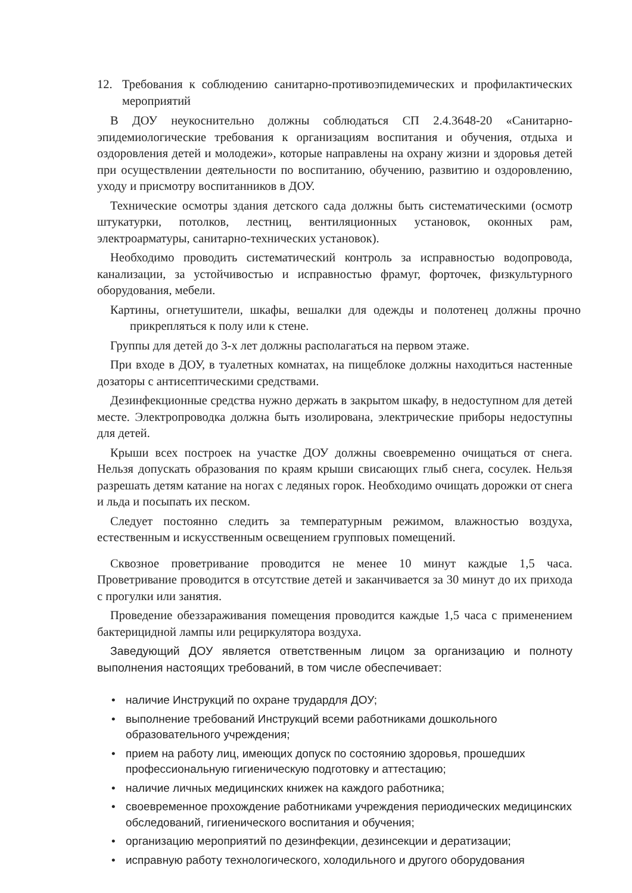12. Требования к соблюдению санитарно-противоэпидемических и профилактических мероприятий
В ДОУ неукоснительно должны соблюдаться СП 2.4.3648-20 «Санитарно-эпидемиологические требования к организациям воспитания и обучения, отдыха и оздоровления детей и молодежи», которые направлены на охрану жизни и здоровья детей при осуществлении деятельности по воспитанию, обучению, развитию и оздоровлению, уходу и присмотру воспитанников в ДОУ.
Технические осмотры здания детского сада должны быть систематическими (осмотр штукатурки, потолков, лестниц, вентиляционных установок, оконных рам, электроарматуры, санитарно-технических установок).
Необходимо проводить систематический контроль за исправностью водопровода, канализации, за устойчивостью и исправностью фрамуг, форточек, физкультурного оборудования, мебели.
Картины, огнетушители, шкафы, вешалки для одежды и полотенец должны прочно прикрепляться к полу или к стене.
Группы для детей до 3-х лет должны располагаться на первом этаже.
При входе в ДОУ, в туалетных комнатах, на пищеблоке должны находиться настенные дозаторы с антисептическими средствами.
Дезинфекционные средства нужно держать в закрытом шкафу, в недоступном для детей месте. Электропроводка должна быть изолирована, электрические приборы недоступны для детей.
Крыши всех построек на участке ДОУ должны своевременно очищаться от снега. Нельзя допускать образования по краям крыши свисающих глыб снега, сосулек. Нельзя разрешать детям катание на ногах с ледяных горок. Необходимо очищать дорожки от снега и льда и посыпать их песком.
Следует постоянно следить за температурным режимом, влажностью воздуха, естественным и искусственным освещением групповых помещений.
Сквозное проветривание проводится не менее 10 минут каждые 1,5 часа. Проветривание проводится в отсутствие детей и заканчивается за 30 минут до их прихода с прогулки или занятия.
Проведение обеззараживания помещения проводится каждые 1,5 часа с применением бактерицидной лампы или рециркулятора воздуха.
Заведующий ДОУ является ответственным лицом за организацию и полноту выполнения настоящих требований, в том числе обеспечивает:
• наличие Инструкций по охране трудардля ДОУ;
• выполнение требований Инструкций всеми работниками дошкольного образовательного учреждения;
• прием на работу лиц, имеющих допуск по состоянию здоровья, прошедших профессиональную гигиеническую подготовку и аттестацию;
• наличие личных медицинских книжек на каждого работника;
• своевременное прохождение работниками учреждения периодических медицинских обследований, гигиенического воспитания и обучения;
• организацию мероприятий по дезинфекции, дезинсекции и дератизации;
• исправную работу технологического, холодильного и другого оборудования